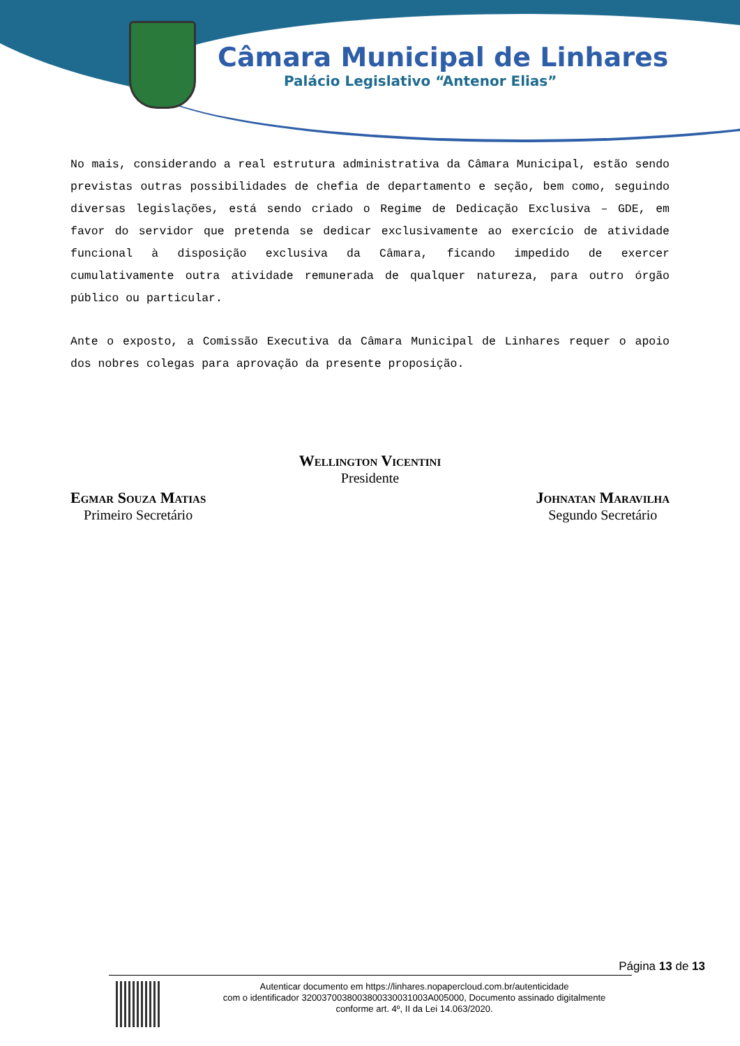Câmara Municipal de Linhares
Palácio Legislativo “Antenor Elias”
No mais, considerando a real estrutura administrativa da Câmara Municipal, estão sendo previstas outras possibilidades de chefia de departamento e seção, bem como, seguindo diversas legislações, está sendo criado o Regime de Dedicação Exclusiva – GDE, em favor do servidor que pretenda se dedicar exclusivamente ao exercício de atividade funcional à disposição exclusiva da Câmara, ficando impedido de exercer cumulativamente outra atividade remunerada de qualquer natureza, para outro órgão público ou particular.
Ante o exposto, a Comissão Executiva da Câmara Municipal de Linhares requer o apoio dos nobres colegas para aprovação da presente proposição.
Wellington Vicentini
Presidente
Egmar Souza Matias
Primeiro Secretário
Johnatan Maravilha
Segundo Secretário
Página 13 de 13
Autenticar documento em https://linhares.nopapercloud.com.br/autenticidade
com o identificador 320037003800380033003100​3A005000, Documento assinado digitalmente
conforme art. 4º, II da Lei 14.063/2020.